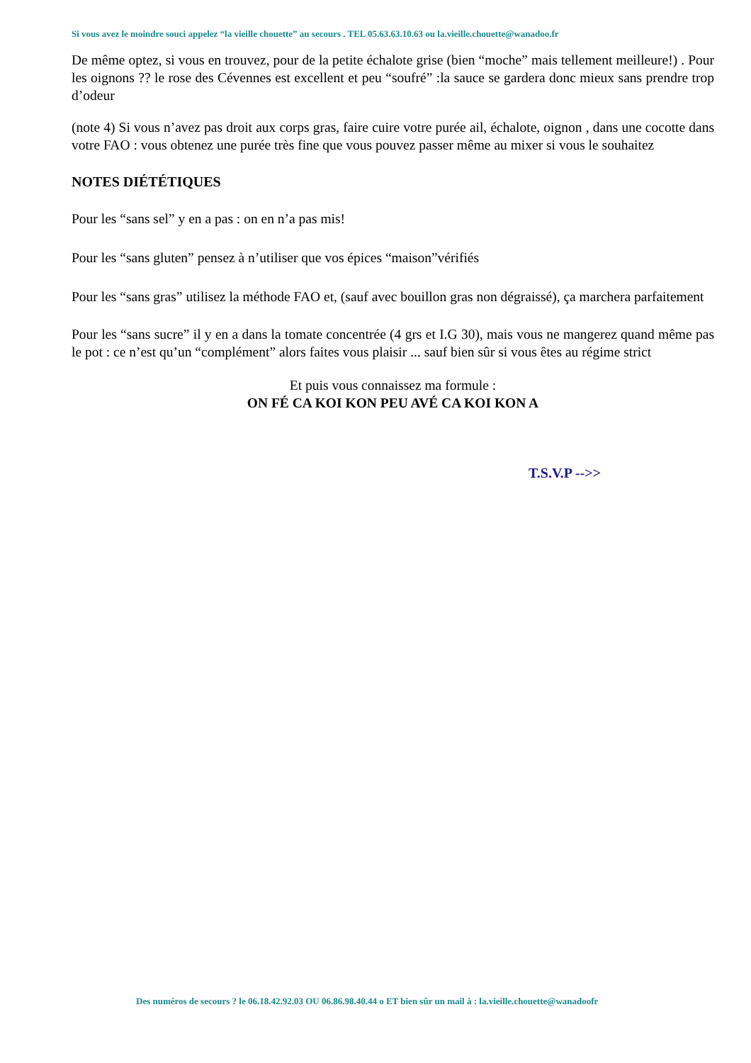Si vous avez le moindre souci appelez “la vieille chouette” au secours . TEL 05.63.63.10.63 ou la.vieille.chouette@wanadoo.fr
De même optez, si vous en trouvez, pour de la petite échalote grise (bien “moche” mais tellement meilleure!) . Pour les oignons ?? le rose des Cévennes est excellent et peu “soufré” :la sauce se gardera donc mieux sans prendre trop d’odeur
(note 4) Si vous n’avez pas droit aux corps gras, faire cuire votre purée ail, échalote, oignon , dans une cocotte dans votre FAO : vous obtenez une purée très fine que vous pouvez passer même au mixer si vous le souhaitez
NOTES DIÉTÉTIQUES
Pour les “sans sel” y en a pas : on en n’a pas mis!
Pour les “sans gluten” pensez à n’utiliser que vos épices “maison”vérifiés
Pour les “sans gras” utilisez la méthode FAO et, (sauf avec bouillon gras non dégraissé), ça marchera parfaitement
Pour les “sans sucre” il y en a dans la tomate concentrée (4 grs et I.G 30), mais vous ne mangerez quand même pas le pot : ce n’est qu’un “complément” alors faites vous plaisir ... sauf bien sûr si vous êtes au régime strict
Et puis vous connaissez ma formule :
ON FÉ CA KOI KON PEU AVÉ CA KOI KON A
T.S.V.P -->>
Des numéros de secours ? le 06.18.42.92.03 OU 06.86.98.40.44 o ET bien sûr un mail à : la.vieille.chouette@wanadoofr